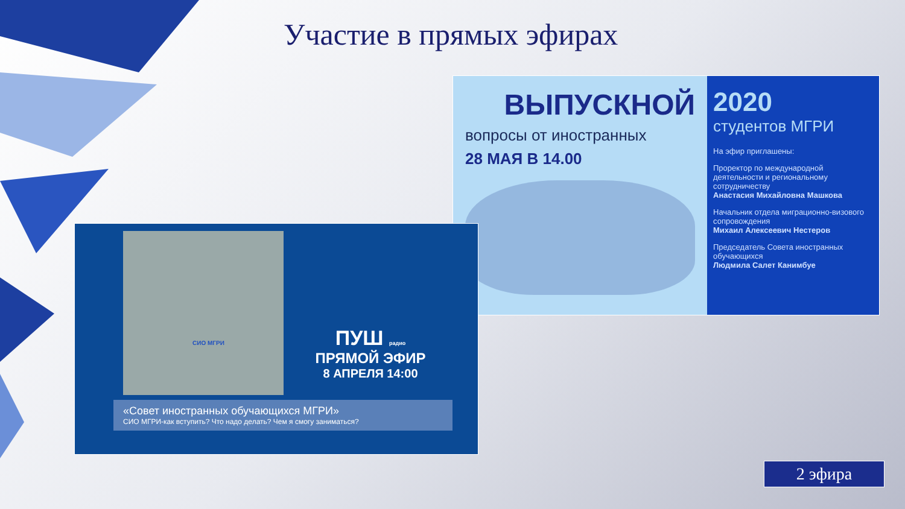Участие в прямых эфирах
ВЫПУСКНОЙ
вопросы от иностранных
28 МАЯ В 14.00
2020
студентов МГРИ
На эфир приглашены:
Проректор по международной деятельности и региональному сотрудничеству
Анастасия Михайловна Машкова
Начальник отдела миграционно-визового сопровождения
Михаил Алексеевич Нестеров
Председатель Совета иностранных обучающихся
Людмила Салет Канимбуе
СИО МГРИ
ПУШ радио
ПРЯМОЙ ЭФИР
8 АПРЕЛЯ 14:00
«Совет иностранных обучающихся МГРИ»
СИО МГРИ-как вступить? Что надо делать? Чем я смогу заниматься?
2 эфира